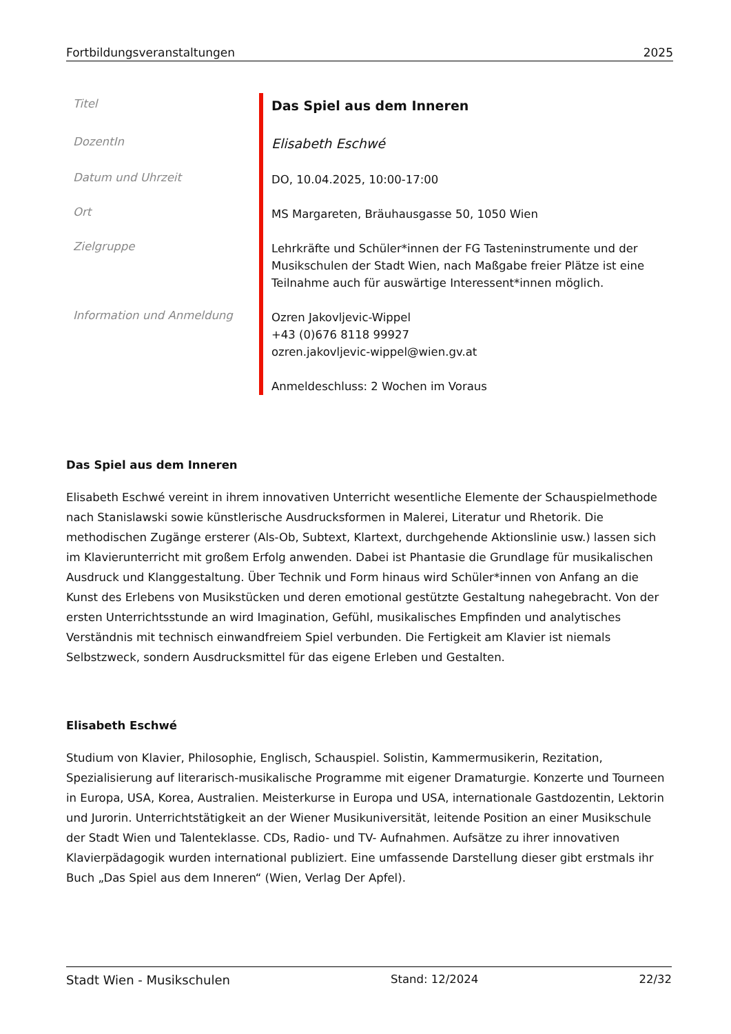Fortbildungsveranstaltungen 2025
| Titel | Das Spiel aus dem Inneren |
| DozentIn | Elisabeth Eschwé |
| Datum und Uhrzeit | DO, 10.04.2025, 10:00-17:00 |
| Ort | MS Margareten, Bräuhausgasse 50, 1050 Wien |
| Zielgruppe | Lehrkräfte und Schüler*innen der FG Tasteninstrumente und der Musikschulen der Stadt Wien, nach Maßgabe freier Plätze ist eine Teilnahme auch für auswärtige Interessent*innen möglich. |
| Information und Anmeldung | Ozren Jakovljevic-Wippel +43 (0)676 8118 99927 ozren.jakovljevic-wippel@wien.gv.at Anmeldeschluss: 2 Wochen im Voraus |
Das Spiel aus dem Inneren
Elisabeth Eschwé vereint in ihrem innovativen Unterricht wesentliche Elemente der Schauspielmethode nach Stanislawski sowie künstlerische Ausdrucksformen in Malerei, Literatur und Rhetorik. Die methodischen Zugänge ersterer (Als-Ob, Subtext, Klartext, durchgehende Aktionslinie usw.) lassen sich im Klavierunterricht mit großem Erfolg anwenden. Dabei ist Phantasie die Grundlage für musikalischen Ausdruck und Klanggestaltung. Über Technik und Form hinaus wird Schüler*innen von Anfang an die Kunst des Erlebens von Musikstücken und deren emotional gestützte Gestaltung nahegebracht. Von der ersten Unterrichtsstunde an wird Imagination, Gefühl, musikalisches Empfinden und analytisches Verständnis mit technisch einwandfreiem Spiel verbunden. Die Fertigkeit am Klavier ist niemals Selbstzweck, sondern Ausdrucksmittel für das eigene Erleben und Gestalten.
Elisabeth Eschwé
Studium von Klavier, Philosophie, Englisch, Schauspiel. Solistin, Kammermusikerin, Rezitation, Spezialisierung auf literarisch-musikalische Programme mit eigener Dramaturgie. Konzerte und Tourneen in Europa, USA, Korea, Australien. Meisterkurse in Europa und USA, internationale Gastdozentin, Lektorin und Jurorin. Unterrichtstätigkeit an der Wiener Musikuniversität, leitende Position an einer Musikschule der Stadt Wien und Talenteklasse. CDs, Radio- und TV- Aufnahmen. Aufsätze zu ihrer innovativen Klavierpädagogik wurden international publiziert. Eine umfassende Darstellung dieser gibt erstmals ihr Buch „Das Spiel aus dem Inneren“ (Wien, Verlag Der Apfel).
Stadt Wien - Musikschulen Stand: 12/2024 22/32